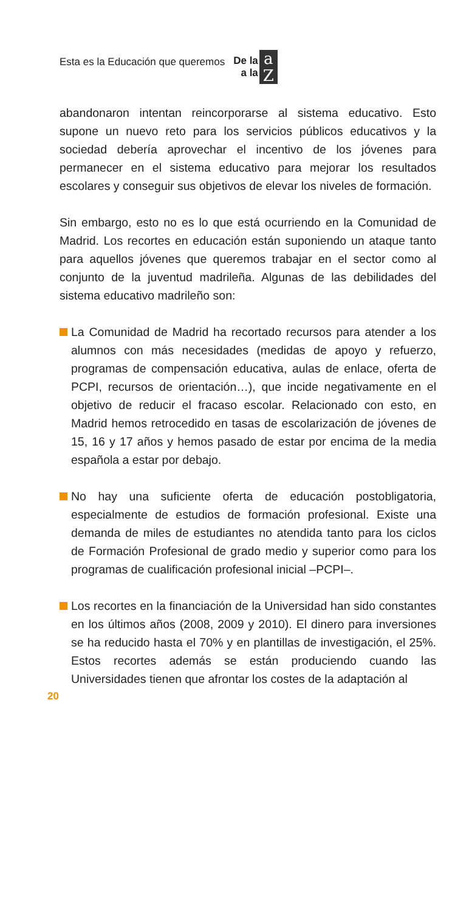Esta es la Educación que queremos De la
a la a Z
abandonaron intentan reincorporarse al sistema educativo. Esto supone un nuevo reto para los servicios públicos educativos y la sociedad debería aprovechar el incentivo de los jóvenes para permanecer en el sistema educativo para mejorar los resultados escolares y conseguir sus objetivos de elevar los niveles de formación.
Sin embargo, esto no es lo que está ocurriendo en la Comunidad de Madrid. Los recortes en educación están suponiendo un ataque tanto para aquellos jóvenes que queremos trabajar en el sector como al conjunto de la juventud madrileña. Algunas de las debilidades del sistema educativo madrileño son:
La Comunidad de Madrid ha recortado recursos para atender a los alumnos con más necesidades (medidas de apoyo y refuerzo, programas de compensación educativa, aulas de enlace, oferta de PCPI, recursos de orientación…), que incide negativamente en el objetivo de reducir el fracaso escolar. Relacionado con esto, en Madrid hemos retrocedido en tasas de escolarización de jóvenes de 15, 16 y 17 años y hemos pasado de estar por encima de la media española a estar por debajo.
No hay una suficiente oferta de educación postobligatoria, especialmente de estudios de formación profesional. Existe una demanda de miles de estudiantes no atendida tanto para los ciclos de Formación Profesional de grado medio y superior como para los programas de cualificación profesional inicial –PCPI–.
Los recortes en la financiación de la Universidad han sido constantes en los últimos años (2008, 2009 y 2010). El dinero para inversiones se ha reducido hasta el 70% y en plantillas de investigación, el 25%. Estos recortes además se están produciendo cuando las Universidades tienen que afrontar los costes de la adaptación al
20